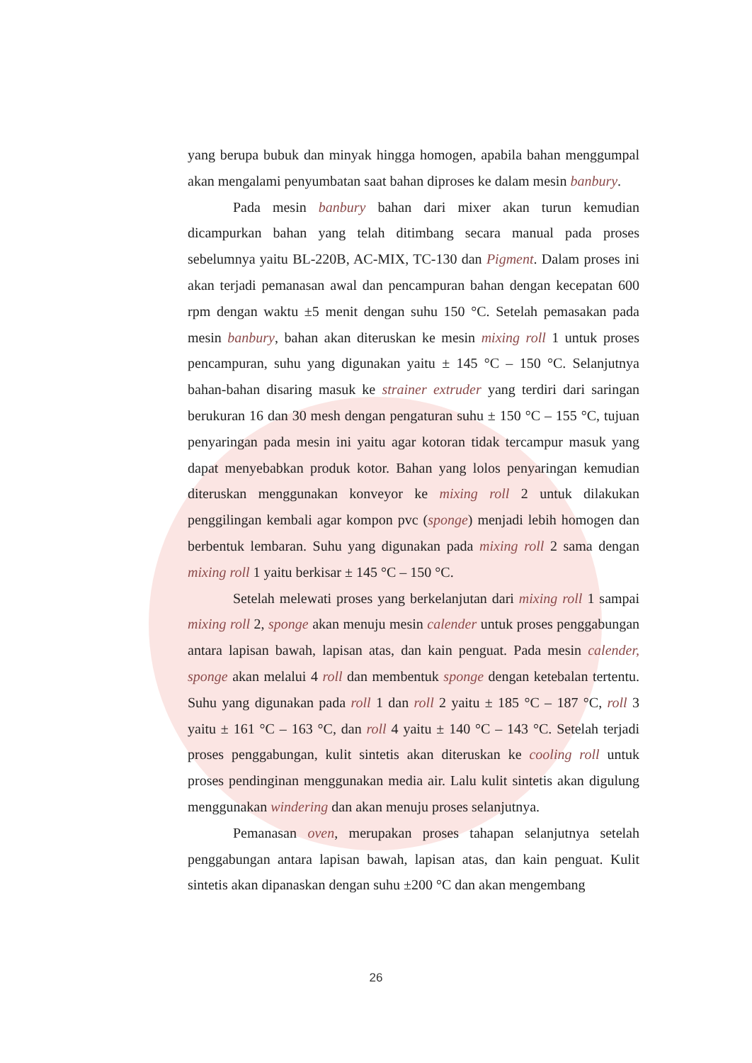yang berupa bubuk dan minyak hingga homogen, apabila bahan menggumpal akan mengalami penyumbatan saat bahan diproses ke dalam mesin banbury.
Pada mesin banbury bahan dari mixer akan turun kemudian dicampurkan bahan yang telah ditimbang secara manual pada proses sebelumnya yaitu BL-220B, AC-MIX, TC-130 dan Pigment. Dalam proses ini akan terjadi pemanasan awal dan pencampuran bahan dengan kecepatan 600 rpm dengan waktu ±5 menit dengan suhu 150 °C. Setelah pemasakan pada mesin banbury, bahan akan diteruskan ke mesin mixing roll 1 untuk proses pencampuran, suhu yang digunakan yaitu ± 145 °C – 150 °C. Selanjutnya bahan-bahan disaring masuk ke strainer extruder yang terdiri dari saringan berukuran 16 dan 30 mesh dengan pengaturan suhu ± 150 °C – 155 °C, tujuan penyaringan pada mesin ini yaitu agar kotoran tidak tercampur masuk yang dapat menyebabkan produk kotor. Bahan yang lolos penyaringan kemudian diteruskan menggunakan konveyor ke mixing roll 2 untuk dilakukan penggilingan kembali agar kompon pvc (sponge) menjadi lebih homogen dan berbentuk lembaran. Suhu yang digunakan pada mixing roll 2 sama dengan mixing roll 1 yaitu berkisar ± 145 °C – 150 °C.
Setelah melewati proses yang berkelanjutan dari mixing roll 1 sampai mixing roll 2, sponge akan menuju mesin calender untuk proses penggabungan antara lapisan bawah, lapisan atas, dan kain penguat. Pada mesin calender, sponge akan melalui 4 roll dan membentuk sponge dengan ketebalan tertentu. Suhu yang digunakan pada roll 1 dan roll 2 yaitu ± 185 °C – 187 °C, roll 3 yaitu ± 161 °C – 163 °C, dan roll 4 yaitu ± 140 °C – 143 °C. Setelah terjadi proses penggabungan, kulit sintetis akan diteruskan ke cooling roll untuk proses pendinginan menggunakan media air. Lalu kulit sintetis akan digulung menggunakan windering dan akan menuju proses selanjutnya.
Pemanasan oven, merupakan proses tahapan selanjutnya setelah penggabungan antara lapisan bawah, lapisan atas, dan kain penguat. Kulit sintetis akan dipanaskan dengan suhu ±200 °C dan akan mengembang
26